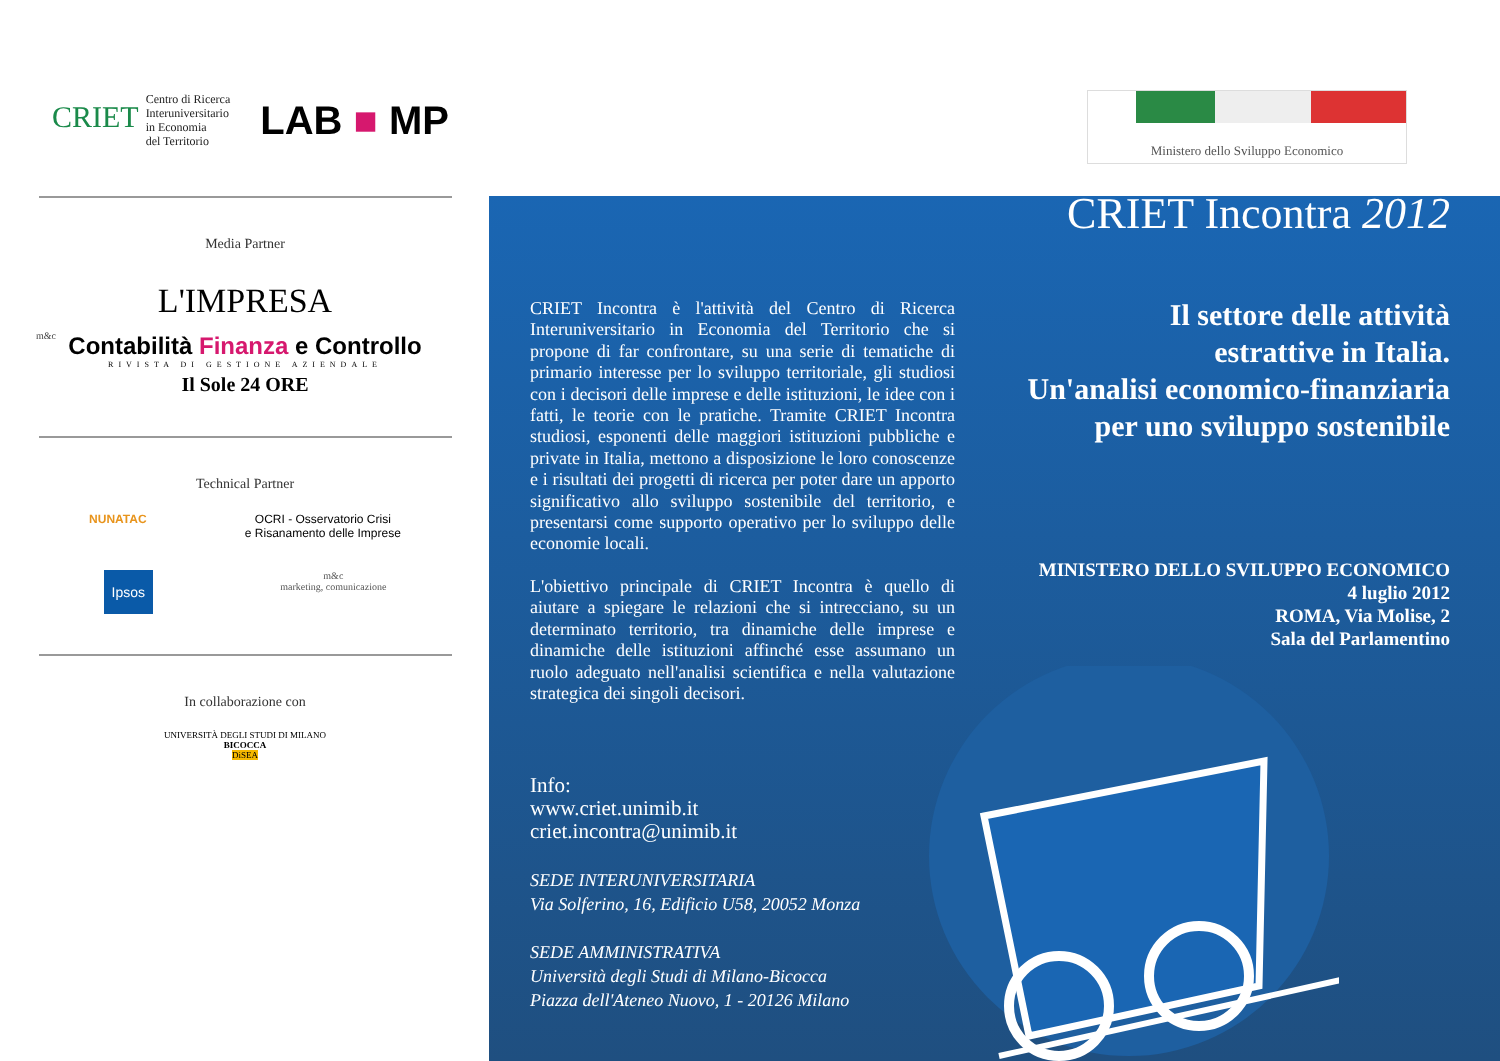CRIET Centro di Ricerca
Interuniversitario
in Economia
del Territorio
LAB ■ MP
Media Partner
L'IMPRESA
Contabilità Finanza e Controllo
RIVISTA DI GESTIONE AZIENDALE
Il Sole 24 ORE
Technical Partner
NUNATAC OCRI - Osservatorio Crisi
e Risanamento delle Imprese
Ipsos m&c
marketing, comunicazione
In collaborazione con
UNIVERSITÀ DEGLI STUDI DI MILANO
BICOCCA
DiSEA
m&c
Ministero dello Sviluppo Economico
CRIET Incontra 2012
CRIET Incontra è l'attività del Centro di Ricerca Interuniversitario in Economia del Territorio che si propone di far confrontare, su una serie di tematiche di primario interesse per lo sviluppo territoriale, gli studiosi con i decisori delle imprese e delle istituzioni, le idee con i fatti, le teorie con le pratiche. Tramite CRIET Incontra studiosi, esponenti delle maggiori istituzioni pubbliche e private in Italia, mettono a disposizione le loro conoscenze e i risultati dei progetti di ricerca per poter dare un apporto significativo allo sviluppo sostenibile del territorio, e presentarsi come supporto operativo per lo sviluppo delle economie locali.
L'obiettivo principale di CRIET Incontra è quello di aiutare a spiegare le relazioni che si intrecciano, su un determinato territorio, tra dinamiche delle imprese e dinamiche delle istituzioni affinché esse assumano un ruolo adeguato nell'analisi scientifica e nella valutazione strategica dei singoli decisori.
Il settore delle attività
estrattive in Italia.
Un'analisi economico-finanziaria
per uno sviluppo sostenibile
MINISTERO DELLO SVILUPPO ECONOMICO
4 luglio 2012
ROMA, Via Molise, 2
Sala del Parlamentino
Info:
www.criet.unimib.it
criet.incontra@unimib.it
SEDE INTERUNIVERSITARIA
Via Solferino, 16, Edificio U58, 20052 Monza
SEDE AMMINISTRATIVA
Università degli Studi di Milano-Bicocca
Piazza dell'Ateneo Nuovo, 1 - 20126 Milano